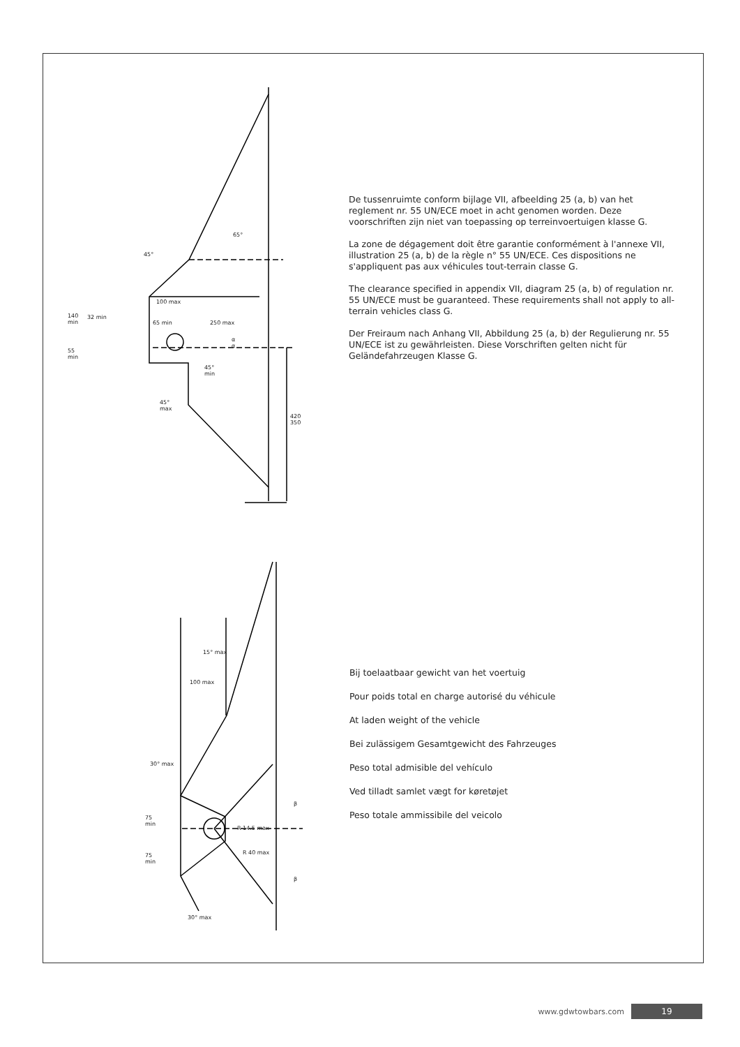45°
65°
100 max
140
min
32 min
65 min 250 max
α
α
55
min
45°
min
45°
max
420
350
De tussenruimte conform bijlage VII, afbeelding 25 (a, b) van het reglement nr. 55 UN/ECE moet in acht genomen worden. Deze voorschriften zijn niet van toepassing op terreinvoertuigen klasse G.
La zone de dégagement doit être garantie conformément à l'annexe VII, illustration 25 (a, b) de la règle n° 55 UN/ECE. Ces dispositions ne s'appliquent pas aux véhicules tout-terrain classe G.
The clearance specified in appendix VII, diagram 25 (a, b) of regulation nr. 55 UN/ECE must be guaranteed. These requirements shall not apply to all-terrain vehicles class G.
Der Freiraum nach Anhang VII, Abbildung 25 (a, b) der Regulierung nr. 55 UN/ECE ist zu gewährleisten. Diese Vorschriften gelten nicht für Geländefahrzeugen Klasse G.
15° max
100 max
30° max
β
75
min
R 14.5 max
R 40 max 75
min
β
30° max
Bij toelaatbaar gewicht van het voertuig
Pour poids total en charge autorisé du véhicule
At laden weight of the vehicle
Bei zulässigem Gesamtgewicht des Fahrzeuges
Peso total admisible del vehículo
Ved tilladt samlet vægt for køretøjet
Peso totale ammissibile del veicolo
www.gdwtowbars.com 19